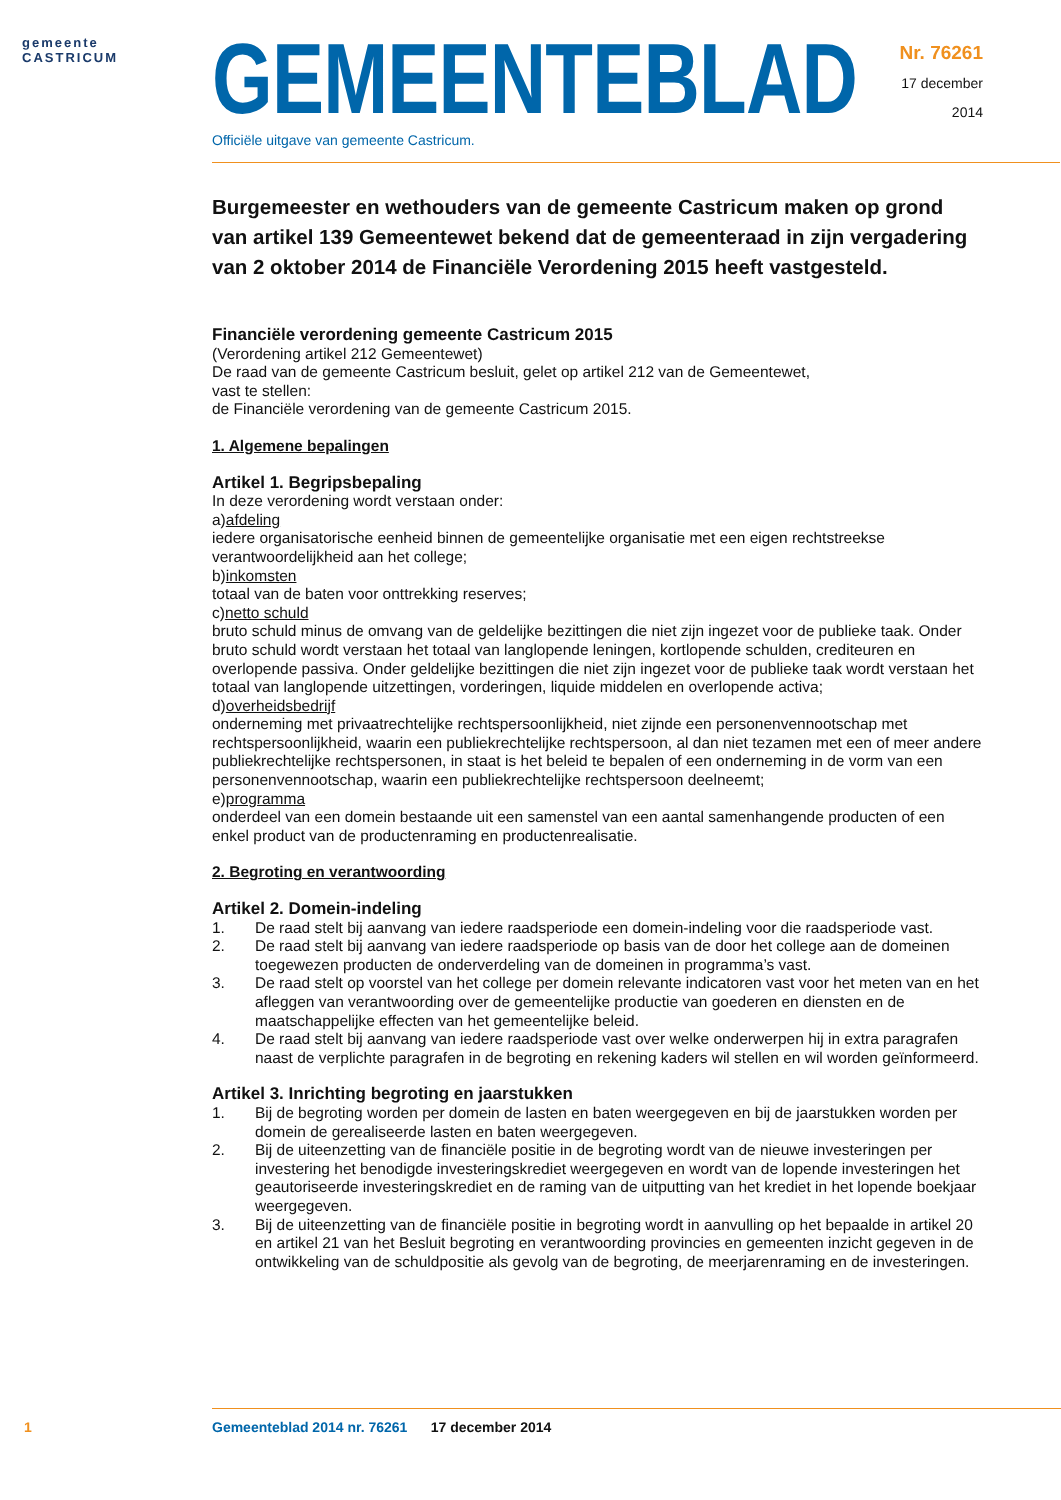gemeente
CASTRICUM
GEMEENTEBLAD
Officiële uitgave van gemeente Castricum.
Nr. 76261
17 december
2014
Burgemeester en wethouders van de gemeente Castricum maken op grond van artikel 139 Gemeentewet bekend dat de gemeenteraad in zijn vergadering van 2 oktober 2014 de Financiële Verordening 2015 heeft vastgesteld.
Financiële verordening gemeente Castricum 2015
(Verordening artikel 212 Gemeentewet)
De raad van de gemeente Castricum besluit, gelet op artikel 212 van de Gemeentewet,
vast te stellen:
de Financiële verordening van de gemeente Castricum 2015.
1. Algemene bepalingen
Artikel 1. Begripsbepaling
In deze verordening wordt verstaan onder:
a)afdeling
iedere organisatorische eenheid binnen de gemeentelijke organisatie met een eigen rechtstreekse verantwoordelijkheid aan het college;
b)inkomsten
totaal van de baten voor onttrekking reserves;
c)netto schuld
bruto schuld minus de omvang van de geldelijke bezittingen die niet zijn ingezet voor de publieke taak. Onder bruto schuld wordt verstaan het totaal van langlopende leningen, kortlopende schulden, crediteuren en overlopende passiva. Onder geldelijke bezittingen die niet zijn ingezet voor de publieke taak wordt verstaan het totaal van langlopende uitzettingen, vorderingen, liquide middelen en overlopende activa;
d)overheidsbedrijf
onderneming met privaatrechtelijke rechtspersoonlijkheid, niet zijnde een personenvennootschap met rechtspersoonlijkheid, waarin een publiekrechtelijke rechtspersoon, al dan niet tezamen met een of meer andere publiekrechtelijke rechtspersonen, in staat is het beleid te bepalen of een onderneming in de vorm van een personenvennootschap, waarin een publiekrechtelijke rechtspersoon deelneemt;
e)programma
onderdeel van een domein bestaande uit een samenstel van een aantal samenhangende producten of een enkel product van de productenraming en productenrealisatie.
2. Begroting en verantwoording
Artikel 2. Domein-indeling
1. De raad stelt bij aanvang van iedere raadsperiode een domein-indeling voor die raadsperiode vast.
2. De raad stelt bij aanvang van iedere raadsperiode op basis van de door het college aan de domeinen toegewezen producten de onderverdeling van de domeinen in programma’s vast.
3. De raad stelt op voorstel van het college per domein relevante indicatoren vast voor het meten van en het afleggen van verantwoording over de gemeentelijke productie van goederen en diensten en de maatschappelijke effecten van het gemeentelijke beleid.
4. De raad stelt bij aanvang van iedere raadsperiode vast over welke onderwerpen hij in extra paragrafen naast de verplichte paragrafen in de begroting en rekening kaders wil stellen en wil worden geïnformeerd.
Artikel 3. Inrichting begroting en jaarstukken
1. Bij de begroting worden per domein de lasten en baten weergegeven en bij de jaarstukken worden per domein de gerealiseerde lasten en baten weergegeven.
2. Bij de uiteenzetting van de financiële positie in de begroting wordt van de nieuwe investeringen per investering het benodigde investeringskrediet weergegeven en wordt van de lopende investeringen het geautoriseerde investeringskrediet en de raming van de uitputting van het krediet in het lopende boekjaar weergegeven.
3. Bij de uiteenzetting van de financiële positie in begroting wordt in aanvulling op het bepaalde in artikel 20 en artikel 21 van het Besluit begroting en verantwoording provincies en gemeenten inzicht gegeven in de ontwikkeling van de schuldpositie als gevolg van de begroting, de meerjarenraming en de investeringen.
1 Gemeenteblad 2014 nr. 76261 17 december 2014